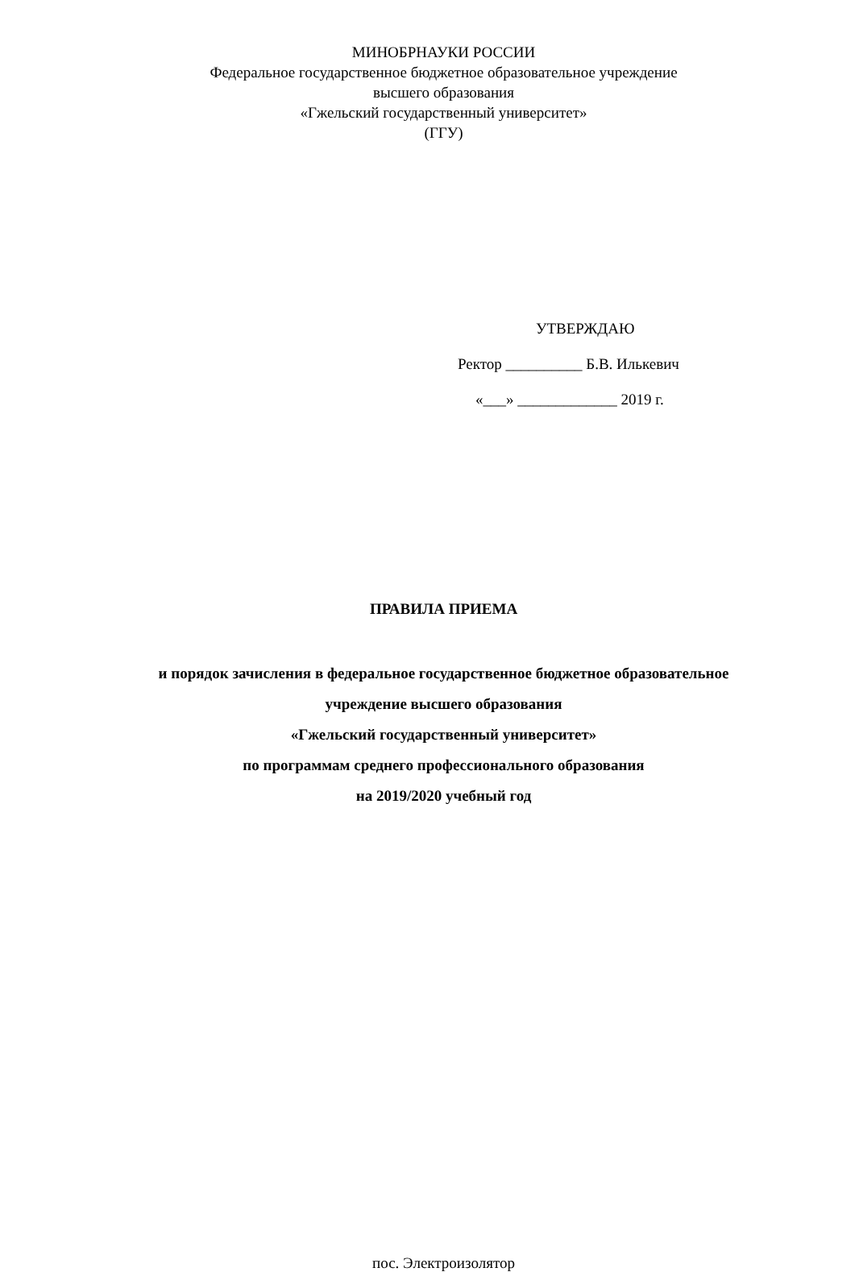МИНОБРНАУКИ РОССИИ
Федеральное государственное бюджетное образовательное учреждение
высшего образования
«Гжельский государственный университет»
(ГГУ)
УТВЕРЖДАЮ
Ректор __________ Б.В. Илькевич
«___» _____________ 2019 г.
ПРАВИЛА ПРИЕМА
и порядок зачисления в федеральное государственное бюджетное образовательное
учреждение высшего образования
«Гжельский государственный университет»
по программам среднего профессионального образования
на 2019/2020 учебный год
пос. Электроизолятор